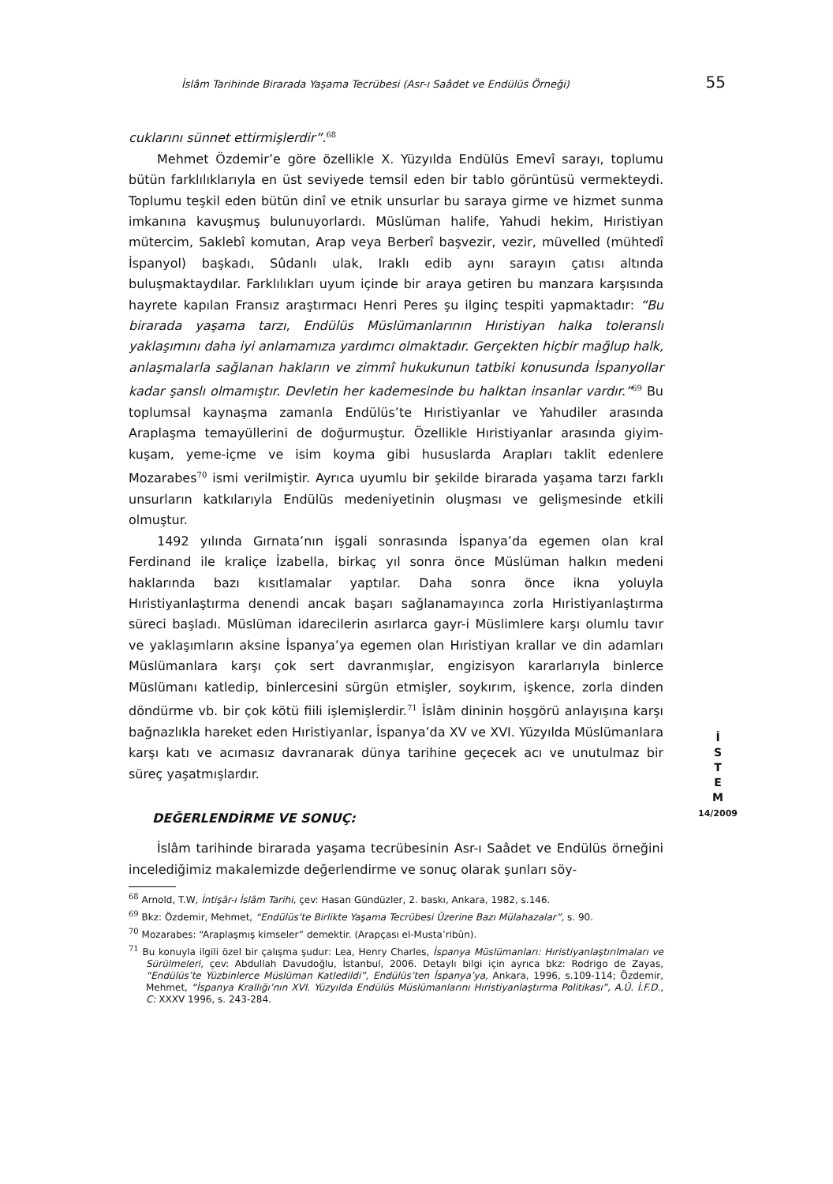İslâm Tarihinde Birarada Yaşama Tecrübesi (Asr-ı Saâdet ve Endülüs Örneği) 55
cuklarını sünnet ettirmişlerdir”.<sup>68</sup>
Mehmet Özdemir’e göre özellikle X. Yüzyılda Endülüs Emevî sarayı, toplumu bütün farklılıklarıyla en üst seviyede temsil eden bir tablo görüntüsü vermekteydi. Toplumu teşkil eden bütün dinî ve etnik unsurlar bu saraya girme ve hizmet sunma imkanına kavuşmuş bulunuyorlardı. Müslüman halife, Yahudi hekim, Hıristiyan mütercim, Saklebî komutan, Arap veya Berberî başvezir, vezir, müvelled (mühtedî İspanyol) başkadı, Sûdanlı ulak, Iraklı edib aynı sarayın çatısı altında buluşmaktaydılar. Farklılıkları uyum içinde bir araya getiren bu manzara karşısında hayrete kapılan Fransız araştırmacı Henri Peres şu ilginç tespiti yapmaktadır: “Bu birarada yaşama tarzı, Endülüs Müslümanlarının Hıristiyan halka toleranslı yaklaşımını daha iyi anlamamıza yardımcı olmaktadır. Gerçekten hiçbir mağlup halk, anlaşmalarla sağlanan hakların ve zimmî hukukunun tatbiki konusunda İspanyollar kadar şanslı olmamıştır. Devletin her kademesinde bu halktan insanlar vardır.”<sup>69</sup> Bu toplumsal kaynaşma zamanla Endülüs’te Hıristiyanlar ve Yahudiler arasında Araplaşma temayüllerini de doğurmuştur. Özellikle Hıristiyanlar arasında giyim-kuşam, yeme-içme ve isim koyma gibi hususlarda Arapları taklit edenlere Mozarabes<sup>70</sup> ismi verilmiştir. Ayrıca uyumlu bir şekilde birarada yaşama tarzı farklı unsurların katkılarıyla Endülüs medeniyetinin oluşması ve gelişmesinde etkili olmuştur.
1492 yılında Gırnata’nın işgali sonrasında İspanya’da egemen olan kral Ferdinand ile kraliçe İzabella, birkaç yıl sonra önce Müslüman halkın medeni haklarında bazı kısıtlamalar yaptılar. Daha sonra önce ikna yoluyla Hıristiyanlaştırma denendi ancak başarı sağlanamayınca zorla Hıristiyanlaştırma süreci başladı. Müslüman idarecilerin asırlarca gayr-i Müslimlere karşı olumlu tavır ve yaklaşımların aksine İspanya’ya egemen olan Hıristiyan krallar ve din adamları Müslümanlara karşı çok sert davranmışlar, engizisyon kararlarıyla binlerce Müslümanı katledip, binlercesini sürgün etmişler, soykırım, işkence, zorla dinden döndürme vb. bir çok kötü fiili işlemişlerdir.<sup>71</sup> İslâm dininin hoşgörü anlayışına karşı bağnazlıkla hareket eden Hıristiyanlar, İspanya’da XV ve XVI. Yüzyılda Müslümanlara karşı katı ve acımasız davranarak dünya tarihine geçecek acı ve unutulmaz bir süreç yaşatmışlardır.
DEĞERLENDİRME VE SONUÇ:
İslâm tarihinde birarada yaşama tecrübesinin Asr-ı Saâdet ve Endülüs örneğini incelediğimiz makalemizde değerlendirme ve sonuç olarak şunları söy-
<sup>68</sup> Arnold, T.W, İntişâr-ı İslâm Tarihi, çev: Hasan Gündüzler, 2. baskı, Ankara, 1982, s.146.
<sup>69</sup> Bkz: Özdemir, Mehmet, “Endülüs’te Birlikte Yaşama Tecrübesi Üzerine Bazı Mülahazalar”, s. 90.
<sup>70</sup> Mozarabes: “Araplaşmış kimseler” demektir. (Arapçası el-Musta’ribûn).
<sup>71</sup> Bu konuyla ilgili özel bir çalışma şudur: Lea, Henry Charles, İspanya Müslümanları: Hıristiyanlaştırılmaları ve Sürülmeleri, çev: Abdullah Davudoğlu, İstanbul, 2006. Detaylı bilgi için ayrıca bkz: Rodrigo de Zayas, “Endülüs’te Yüzbinlerce Müslüman Katledildi”, Endülüs’ten İspanya’ya, Ankara, 1996, s.109-114; Özdemir, Mehmet, “İspanya Krallığı’nın XVI. Yüzyılda Endülüs Müslümanlarını Hıristiyanlaştırma Politikası”, A.Ü. İ.F.D., C: XXXV 1996, s. 243-284.
İ
S
T
E
M
14/2009